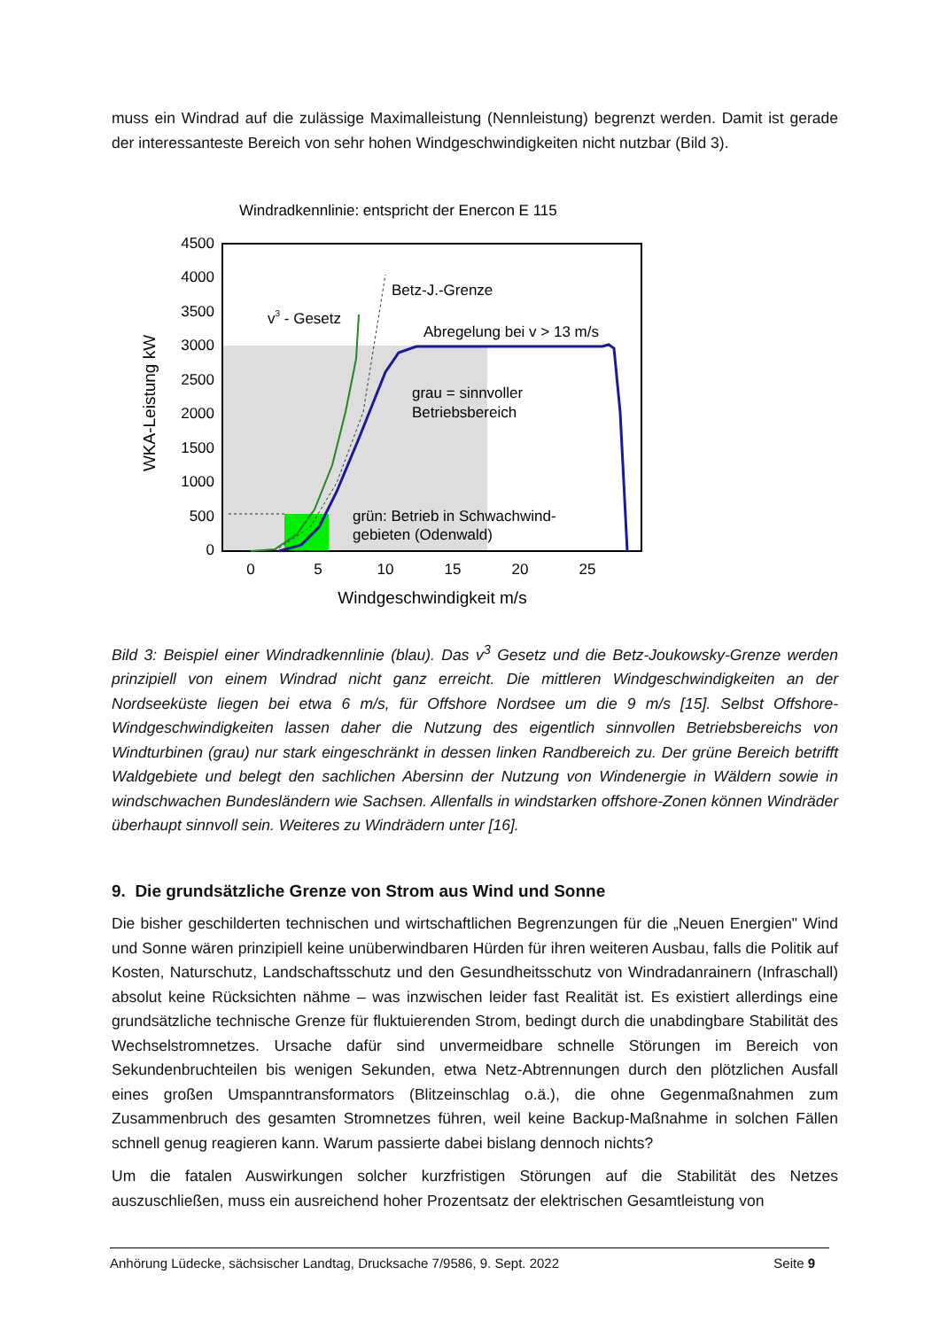muss ein Windrad auf die zulässige Maximalleistung (Nennleistung) begrenzt werden. Damit ist gerade der interessanteste Bereich von sehr hohen Windgeschwindigkeiten nicht nutzbar (Bild 3).
Windradkennlinie: entspricht der Enercon E 115
4500
4000
3500
3000
2500
2000
1500
1000
500
0
0
5
10
15
20
25
Windgeschwindigkeit m/s
WKA-Leistung kW
Betz-J.-Grenze
v3 - Gesetz
Abregelung bei v > 13 m/s
grau = sinnvoller
Betriebsbereich
grün: Betrieb in Schwachwind-
gebieten (Odenwald)
Bild 3: Beispiel einer Windradkennlinie (blau). Das v<sup>3</sup> Gesetz und die Betz-Joukowsky-Grenze werden prinzipiell von einem Windrad nicht ganz erreicht. Die mittleren Windgeschwindigkeiten an der Nordseeküste liegen bei etwa 6 m/s, für Offshore Nordsee um die 9 m/s [15]. Selbst Offshore-Windgeschwindigkeiten lassen daher die Nutzung des eigentlich sinnvollen Betriebsbereichs von Windturbinen (grau) nur stark eingeschränkt in dessen linken Randbereich zu. Der grüne Bereich betrifft Waldgebiete und belegt den sachlichen Abersinn der Nutzung von Windenergie in Wäldern sowie in windschwachen Bundesländern wie Sachsen. Allenfalls in windstarken offshore-Zonen können Windräder überhaupt sinnvoll sein. Weiteres zu Windrädern unter [16].
9. Die grundsätzliche Grenze von Strom aus Wind und Sonne
Die bisher geschilderten technischen und wirtschaftlichen Begrenzungen für die „Neuen Energien" Wind und Sonne wären prinzipiell keine unüberwindbaren Hürden für ihren weiteren Ausbau, falls die Politik auf Kosten, Naturschutz, Landschaftsschutz und den Gesundheitsschutz von Windradanrainern (Infraschall) absolut keine Rücksichten nähme – was inzwischen leider fast Realität ist. Es existiert allerdings eine grundsätzliche technische Grenze für fluktuierenden Strom, bedingt durch die unabdingbare Stabilität des Wechselstromnetzes. Ursache dafür sind unvermeidbare schnelle Störungen im Bereich von Sekundenbruchteilen bis wenigen Sekunden, etwa Netz-Abtrennungen durch den plötzlichen Ausfall eines großen Umspanntransformators (Blitzeinschlag o.ä.), die ohne Gegenmaßnahmen zum Zusammenbruch des gesamten Stromnetzes führen, weil keine Backup-Maßnahme in solchen Fällen schnell genug reagieren kann. Warum passierte dabei bislang dennoch nichts?
Um die fatalen Auswirkungen solcher kurzfristigen Störungen auf die Stabilität des Netzes auszuschließen, muss ein ausreichend hoher Prozentsatz der elektrischen Gesamtleistung von
Anhörung Lüdecke, sächsischer Landtag, Drucksache 7/9586, 9. Sept. 2022 Seite 9